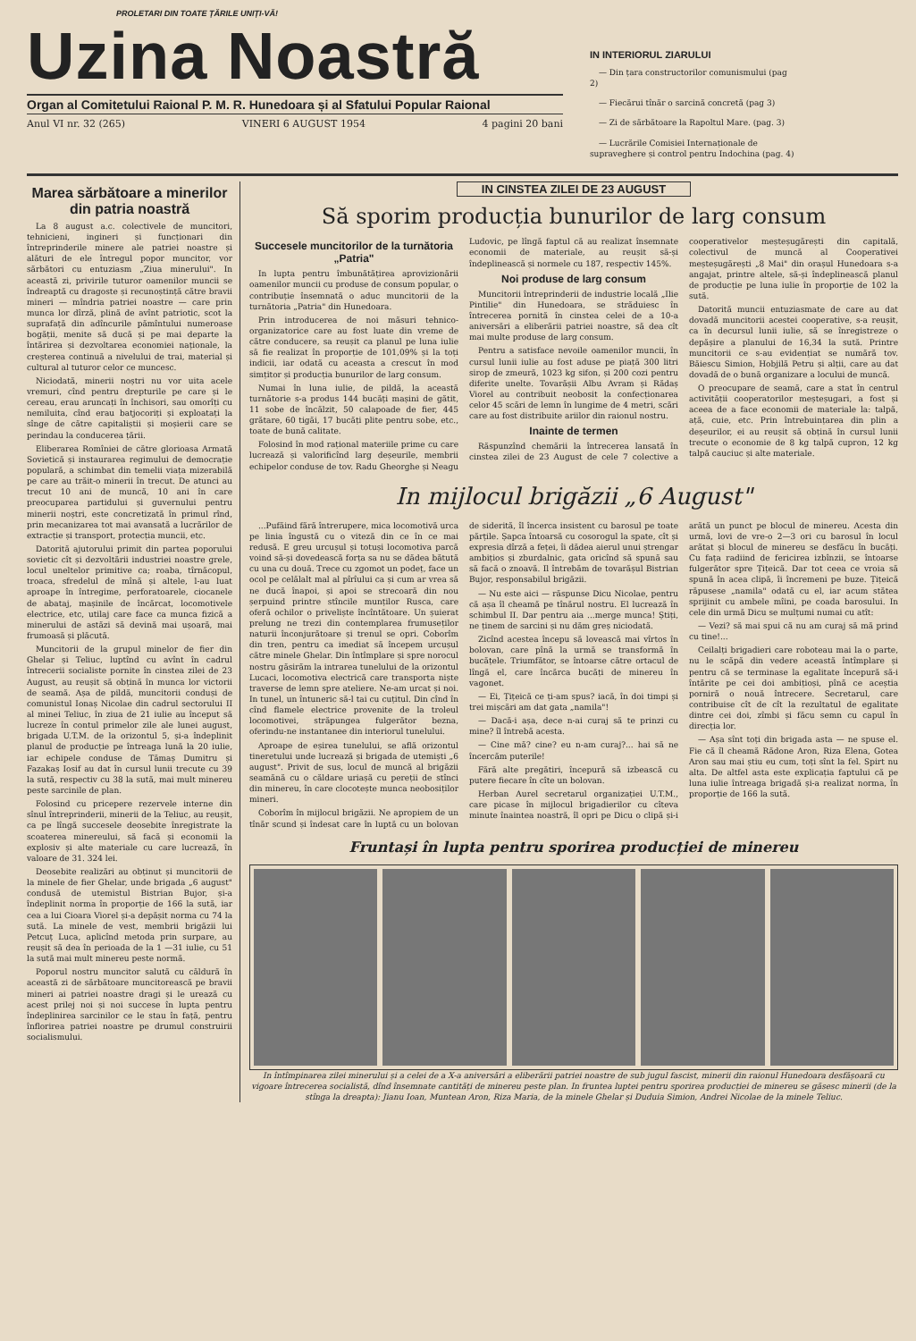PROLETARI DIN TOATE ȚĂRILE UNIȚI-VĂ!
Uzina Noastră
Organ al Comitetului Raional P. M. R. Hunedoara și al Sfatului Popular Raional
Anul VI nr. 32 (265) VINERI 6 AUGUST 1954 4 pagini 20 bani
IN INTERIORUL ZIARULUI
— Din țara constructorilor comunismului (pag 2)
— Fiecărui tînăr o sarcină concretă (pag 3)
— Zi de sărbătoare la Rapoltul Mare. (pag. 3)
— Lucrările Comisiei Internaționale de supraveghere și control pentru Indochina (pag. 4)
Marea sărbătoare a minerilor din patria noastră
La 8 august a.c. colectivele de muncitori, tehnicieni, ingineri și funcționari din întreprinderile minere ale patriei noastre și alături de ele întregul popor muncitor, vor sărbători cu entuziasm „Ziua minerului". In această zi, privirile tuturor oamenilor muncii se îndreaptă cu dragoste și recunoștință către bravii mineri — mîndria patriei noastre — care prin munca lor dîrză, plină de avînt patriotic, scot la suprafață din adîncurile pămîntului numeroase bogății, menite să ducă și pe mai departe la întărirea și dezvoltarea economiei naționale, la creșterea continuă a nivelului de trai, material și cultural al tuturor celor ce muncesc.
Niciodată, minerii noștri nu vor uita acele vremuri, cînd pentru drepturile pe care și le cereau, erau aruncați în închisori, sau omorîți cu nemiluita, cînd erau batjocoriți și exploatați la sînge de către capitaliștii și moșierii care se perindau la conducerea țării.
Eliberarea Romîniei de către glorioasa Armată Sovietică și instaurarea regimului de democrație populară, a schimbat din temelii viața mizerabilă pe care au trăit-o minerii în trecut. De atunci au trecut 10 ani de muncă, 10 ani în care preocuparea partidului și guvernului pentru minerii noștri, este concretizată în primul rînd, prin mecanizarea tot mai avansată a lucrărilor de extracție și transport, protecția muncii, etc.
Datorită ajutorului primit din partea poporului sovietic cît și dezvoltării industriei noastre grele, locul uneltelor primitive ca; roaba, tîrnăcopul, troaca, sfredelul de mînă și altele, l-au luat aproape în întregime, perforatoarele, ciocanele de abataj, mașinile de încărcat, locomotivele electrice, etc, utilaj care face ca munca fizică a minerului de astăzi să devină mai ușoară, mai frumoasă și plăcută.
Muncitorii de la grupul minelor de fier din Ghelar și Teliuc, luptînd cu avînt în cadrul întrecerii socialiste pornite în cinstea zilei de 23 August, au reușit să obțină în munca lor victorii de seamă. Așa de pildă, muncitorii conduși de comunistul Ionaș Nicolae din cadrul sectorului II al minei Teliuc, în ziua de 21 iulie au început să lucreze în contul primelor zile ale lunei august, brigada U.T.M. de la orizontul 5, și-a îndeplinit planul de producție pe întreaga lună la 20 iulie, iar echipele conduse de Tămaș Dumitru și Fazakaș Iosif au dat în cursul lunii trecute cu 39 la sută, respectiv cu 38 la sută, mai mult minereu peste sarcinile de plan.
Folosind cu pricepere rezervele interne din sînul întreprinderii, minerii de la Teliuc, au reușit, ca pe lîngă succesele deosebite înregistrate la scoaterea minereului, să facă și economii la explosiv și alte materiale cu care lucrează, în valoare de 31. 324 lei.
Deosebite realizări au obținut și muncitorii de la minele de fier Ghelar, unde brigada „6 august" condusă de utemistul Bistrian Bujor, și-a îndeplinit norma în proporție de 166 la sută, iar cea a lui Cioara Viorel și-a depășit norma cu 74 la sută. La minele de vest, membrii brigăzii lui Petcuț Luca, aplicînd metoda prin surpare, au reușit să dea în perioada de la 1 —31 iulie, cu 51 la sută mai mult minereu peste normă.
Poporul nostru muncitor salută cu căldură în această zi de sărbătoare muncitorească pe bravii mineri ai patriei noastre dragi și le urează cu acest prilej noi și noi succese în lupta pentru îndeplinirea sarcinilor ce le stau în față, pentru înflorirea patriei noastre pe drumul construirii socialismului.
IN CINSTEA ZILEI DE 23 AUGUST
Să sporim producția bunurilor de larg consum
Succesele muncitorilor de la turnătoria „Patria"
In lupta pentru îmbunătățirea aprovizionării oamenilor muncii cu produse de consum popular, o contribuție însemnată o aduc muncitorii de la turnătoria „Patria" din Hunedoara.
Prin introducerea de noi măsuri tehnico-organizatorice care au fost luate din vreme de către conducere, sa reușit ca planul pe luna iulie să fie realizat în proporție de 101,09% și la toți indicii, iar odată cu aceasta a crescut în mod simțitor și producția bunurilor de larg consum.
Numai în luna iulie, de pildă, la această turnătorie s-a produs 144 bucăți mașini de gătit, 11 sobe de încălzit, 50 calapoade de fier, 445 grătare, 60 tigăi, 17 bucăți plite pentru sobe, etc., toate de bună calitate.
Folosind în mod rațional materiile prime cu care lucrează și valorificînd larg deșeurile, membrii echipelor conduse de tov. Radu Gheorghe și Neagu Ludovic, pe lîngă faptul că au realizat însemnate economii de materiale, au reușit să-și îndeplinească și normele cu 187, respectiv 145%.
Noi produse de larg consum
Muncitorii întreprinderii de industrie locală „Ilie Pintilie" din Hunedoara, se străduiesc în întrecerea pornită în cinstea celei de a 10-a aniversări a eliberării patriei noastre, să dea cît mai multe produse de larg consum.
Pentru a satisface nevoile oamenilor muncii, în cursul lunii iulie au fost aduse pe piață 300 litri sirop de zmeură, 1023 kg sifon, și 200 cozi pentru diferite unelte. Tovarășii Albu Avram și Rădaș Viorel au contribuit neobosit la confecționarea celor 45 scări de lemn în lungime de 4 metri, scări care au fost distribuite ariilor din raionul nostru.
Inainte de termen
Răspunzînd chemării la întrecerea lansată în cinstea zilei de 23 August de cele 7 colective a cooperativelor meșteșugărești din capitală, colectivul de muncă al Cooperativei meșteșugărești „8 Mai" din orașul Hunedoara s-a angajat, printre altele, să-și îndeplinească planul de producție pe luna iulie în proporție de 102 la sută.
Datorită muncii entuziasmate de care au dat dovadă muncitorii acestei cooperative, s-a reușit, ca în decursul lunii iulie, să se înregistreze o depășire a planului de 16,34 la sută. Printre muncitorii ce s-au evidențiat se numără tov. Băiescu Simion, Hobjilă Petru și alții, care au dat dovadă de o bună organizare a locului de muncă.
O preocupare de seamă, care a stat în centrul activității cooperatorilor meșteșugari, a fost și aceea de a face economii de materiale la: talpă, ață, cuie, etc. Prin întrebuințarea din plin a deșeurilor, ei au reușit să obțină în cursul lunii trecute o economie de 8 kg talpă cupron, 12 kg talpă cauciuc și alte materiale.
In mijlocul brigăzii „6 August"
...Pufăind fără întrerupere, mica locomotivă urca pe linia îngustă cu o viteză din ce în ce mai redusă. E greu urcușul și totuși locomotiva parcă voind să-și dovedească forța sa nu se dădea bătută cu una cu două. Trece cu zgomot un podeț, face un ocol pe celălalt mal al pîrîului ca și cum ar vrea să ne ducă înapoi, și apoi se strecoară din nou șerpuind printre stîncile munților Rusca, care oferă ochilor o priveliște încîntătoare. Un șuierat prelung ne trezi din contemplarea frumuseților naturii înconjurătoare și trenul se opri. Coborîm din tren, pentru ca imediat să începem urcușul către minele Ghelar. Din întîmplare și spre norocul nostru găsirăm la intrarea tunelului de la orizontul Lucaci, locomotiva electrică care transporta niște traverse de lemn spre ateliere. Ne-am urcat și noi. In tunel, un întuneric să-l tai cu cuțitul. Din cînd în cînd flamele electrice provenite de la troleul locomotivei, străpungea fulgerător bezna, oferindu-ne instantanee din interiorul tunelului.
Aproape de eșirea tunelului, se află orizontul tineretului unde lucrează și brigada de utemiști „6 august". Privit de sus, locul de muncă al brigăzii seamănă cu o căldare uriașă cu pereții de stînci din minereu, în care clocotește munca neobosiților mineri.
Coborîm în mijlocul brigăzii. Ne apropiem de un tînăr scund și îndesat care în luptă cu un bolovan de siderită, îl încerca insistent cu barosul pe toate părțile. Șapca întoarsă cu cosorogul la spate, cît și expresia dîrză a feței, îi dădea aierul unui ștrengar ambițios și zburdalnic, gata oricînd să spună sau să facă o znoavă. Il întrebăm de tovarășul Bistrian Bujor, responsabilul brigăzii.
— Nu este aici — răspunse Dicu Nicolae, pentru că așa îl cheamă pe tînărul nostru. El lucrează în schimbul II. Dar pentru aia ...merge munca! Știți, ne ținem de sarcini și nu dăm greș niciodată.
Zicînd acestea începu să lovească mai vîrtos în bolovan, care pînă la urmă se transformă în bucățele. Triumfător, se întoarse către ortacul de lîngă el, care încărca bucăți de minereu în vagonet.
— Ei, Țițeică ce ți-am spus? iacă, în doi timpi și trei mișcări am dat gata „namila"!
— Dacă-i așa, dece n-ai curaj să te prinzi cu mine? îl întrebă acesta.
— Cine mă? cine? eu n-am curaj?... hai să ne încercăm puterile!
Fără alte pregătiri, începură să izbească cu putere fiecare în cîte un bolovan.
Herban Aurel secretarul organizației U.T.M., care picase în mijlocul brigadierilor cu cîteva minute înaintea noastră, îl opri pe Dicu o clipă și-i arătă un punct pe blocul de minereu. Acesta din urmă, lovi de vre-o 2—3 ori cu barosul în locul arătat și blocul de minereu se desfăcu în bucăți. Cu fața radiind de fericirea izbînzii, se întoarse fulgerător spre Țițeică. Dar tot ceea ce vroia să spună în acea clipă, îi încremeni pe buze. Țițeică răpusese „namila" odată cu el, iar acum stătea sprijinit cu ambele mîini, pe coada barosului. In cele din urmă Dicu se mulțumi numai cu atît:
— Vezi? să mai spui că nu am curaj să mă prind cu tine!...
Ceilalți brigadieri care roboteau mai la o parte, nu le scăpă din vedere această întîmplare și pentru că se terminase la egalitate începură să-i întărite pe cei doi ambițioși, pînă ce aceștia porniră o nouă întrecere. Secretarul, care contribuise cît de cît la rezultatul de egalitate dintre cei doi, zîmbi și făcu semn cu capul în direcția lor.
— Așa sînt toți din brigada asta — ne spuse el. Fie că îl cheamă Rădone Aron, Riza Elena, Gotea Aron sau mai știu eu cum, toți sînt la fel. Spirt nu alta. De altfel asta este explicația faptului că pe luna iulie întreaga brigadă și-a realizat norma, în proporție de 166 la sută.
Fruntași în lupta pentru sporirea producției de minereu
In întîmpinarea zilei minerului și a celei de a X-a aniversări a eliberării patriei noastre de sub jugul fascist, minerii din raionul Hunedoara desfășoară cu vigoare întrecerea socialistă, dînd însemnate cantități de minereu peste plan. In fruntea luptei pentru sporirea producției de minereu se găsesc minerii (de la stînga la dreapta): Jianu Ioan, Muntean Aron, Riza Maria, de la minele Ghelar și Duduia Simion, Andrei Nicolae de la minele Teliuc.